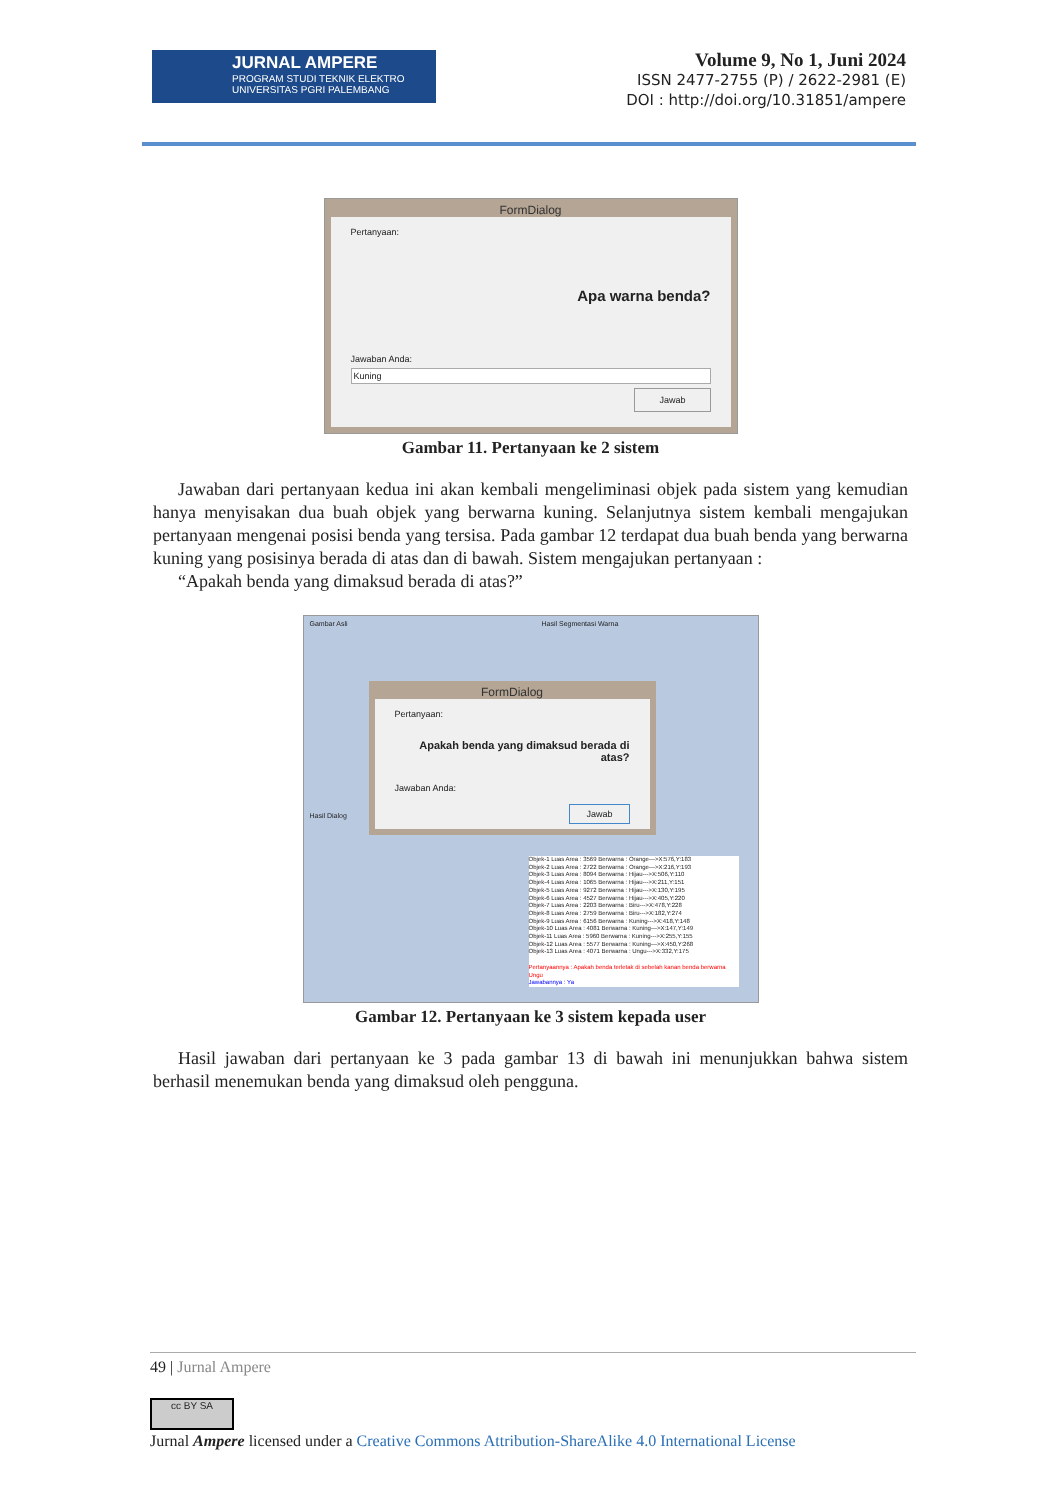JURNAL AMPERE
PROGRAM STUDI TEKNIK ELEKTRO
UNIVERSITAS PGRI PALEMBANG
Volume 9, No 1, Juni 2024
ISSN 2477-2755 (P) / 2622-2981 (E)
DOI : http://doi.org/10.31851/ampere
FormDialog
Pertanyaan:
Apa warna benda?
Jawaban Anda:
Kuning
Jawab
Gambar 11. Pertanyaan ke 2 sistem
Jawaban dari pertanyaan kedua ini akan kembali mengeliminasi objek pada sistem yang kemudian hanya menyisakan dua buah objek yang berwarna kuning. Selanjutnya sistem kembali mengajukan pertanyaan mengenai posisi benda yang tersisa. Pada gambar 12 terdapat dua buah benda yang berwarna kuning yang posisinya berada di atas dan di bawah. Sistem mengajukan pertanyaan :
“Apakah benda yang dimaksud berada di atas?”
Gambar Asli Hasil Segmentasi Warna
FormDialog
Pertanyaan:
Apakah benda yang dimaksud berada di atas?
Jawaban Anda:
Jawab
Hasil Dialog
Objek-1 Luas Area : 3569 Berwarna : Orange--->X:576,Y:183
Objek-2 Luas Area : 2722 Berwarna : Orange--->X:216,Y:193
Objek-3 Luas Area : 8094 Berwarna : Hijau--->X:506,Y:110
Objek-4 Luas Area : 1065 Berwarna : Hijau--->X:211,Y:151
Objek-5 Luas Area : 9272 Berwarna : Hijau--->X:130,Y:195
Objek-6 Luas Area : 4527 Berwarna : Hijau--->X:405,Y:220
Objek-7 Luas Area : 2203 Berwarna : Biru--->X:478,Y:228
Objek-8 Luas Area : 2759 Berwarna : Biru--->X:182,Y:274
Objek-9 Luas Area : 6156 Berwarna : Kuning--->X:418,Y:148
Objek-10 Luas Area : 4081 Berwarna : Kuning--->X:147,Y:149
Objek-11 Luas Area : 5960 Berwarna : Kuning--->X:255,Y:155
Objek-12 Luas Area : 5577 Berwarna : Kuning--->X:450,Y:268
Objek-13 Luas Area : 4071 Berwarna : Ungu--->X:332,Y:175
Pertanyaannya : Apakah benda terletak di sebelah kanan benda berwarna Ungu
Jawabannya : Ya
Gambar 12. Pertanyaan ke 3 sistem kepada user
Hasil jawaban dari pertanyaan ke 3 pada gambar 13 di bawah ini menunjukkan bahwa sistem berhasil menemukan benda yang dimaksud oleh pengguna.
49 | Jurnal Ampere
cc BY SA
Jurnal Ampere licensed under a Creative Commons Attribution-ShareAlike 4.0 International License